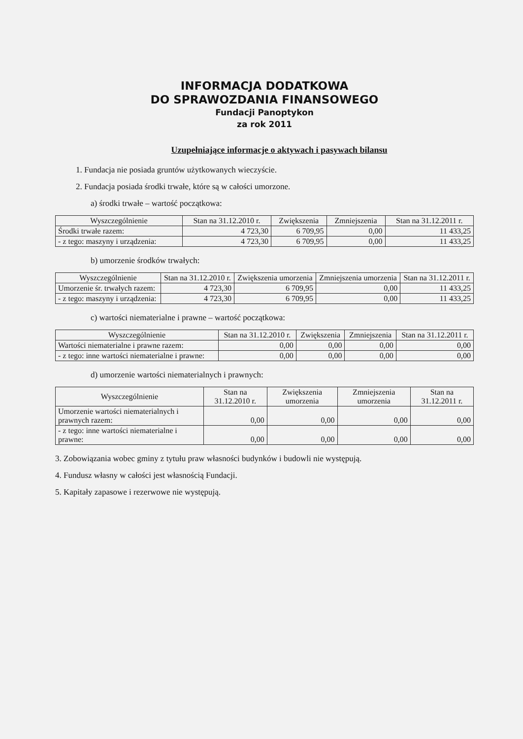INFORMACJA DODATKOWA
DO SPRAWOZDANIA FINANSOWEGO
Fundacji Panoptykon
za rok 2011
Uzupełniające informacje o aktywach i pasywach bilansu
1. Fundacja nie posiada gruntów użytkowanych wieczyście.
2. Fundacja posiada środki trwałe, które są w całości umorzone.
a) środki trwałe – wartość początkowa:
| Wyszczególnienie | Stan na 31.12.2010 r. | Zwiększenia | Zmniejszenia | Stan na 31.12.2011 r. |
| --- | --- | --- | --- | --- |
| Środki trwałe razem: | 4 723,30 | 6 709,95 | 0,00 | 11 433,25 |
| - z tego: maszyny i urządzenia: | 4 723,30 | 6 709,95 | 0,00 | 11 433,25 |
b) umorzenie środków trwałych:
| Wyszczególnienie | Stan na 31.12.2010 r. | Zwiększenia umorzenia | Zmniejszenia umorzenia | Stan na 31.12.2011 r. |
| --- | --- | --- | --- | --- |
| Umorzenie śr. trwałych razem: | 4 723,30 | 6 709,95 | 0,00 | 11 433,25 |
| - z tego: maszyny i urządzenia: | 4 723,30 | 6 709,95 | 0,00 | 11 433,25 |
c) wartości niematerialne i prawne – wartość początkowa:
| Wyszczególnienie | Stan na 31.12.2010 r. | Zwiększenia | Zmniejszenia | Stan na 31.12.2011 r. |
| --- | --- | --- | --- | --- |
| Wartości niematerialne i prawne razem: | 0,00 | 0,00 | 0,00 | 0,00 |
| - z tego: inne wartości niematerialne i prawne: | 0,00 | 0,00 | 0,00 | 0,00 |
d) umorzenie wartości niematerialnych i prawnych:
| Wyszczególnienie | Stan na 31.12.2010 r. | Zwiększenia umorzenia | Zmniejszenia umorzenia | Stan na 31.12.2011 r. |
| --- | --- | --- | --- | --- |
| Umorzenie wartości niematerialnych i prawnych razem: | 0,00 | 0,00 | 0,00 | 0,00 |
| - z tego: inne wartości niematerialne i prawne: | 0,00 | 0,00 | 0,00 | 0,00 |
3. Zobowiązania wobec gminy z tytułu praw własności budynków i budowli nie występują.
4. Fundusz własny w całości jest własnością Fundacji.
5. Kapitały zapasowe i rezerwowe nie występują.